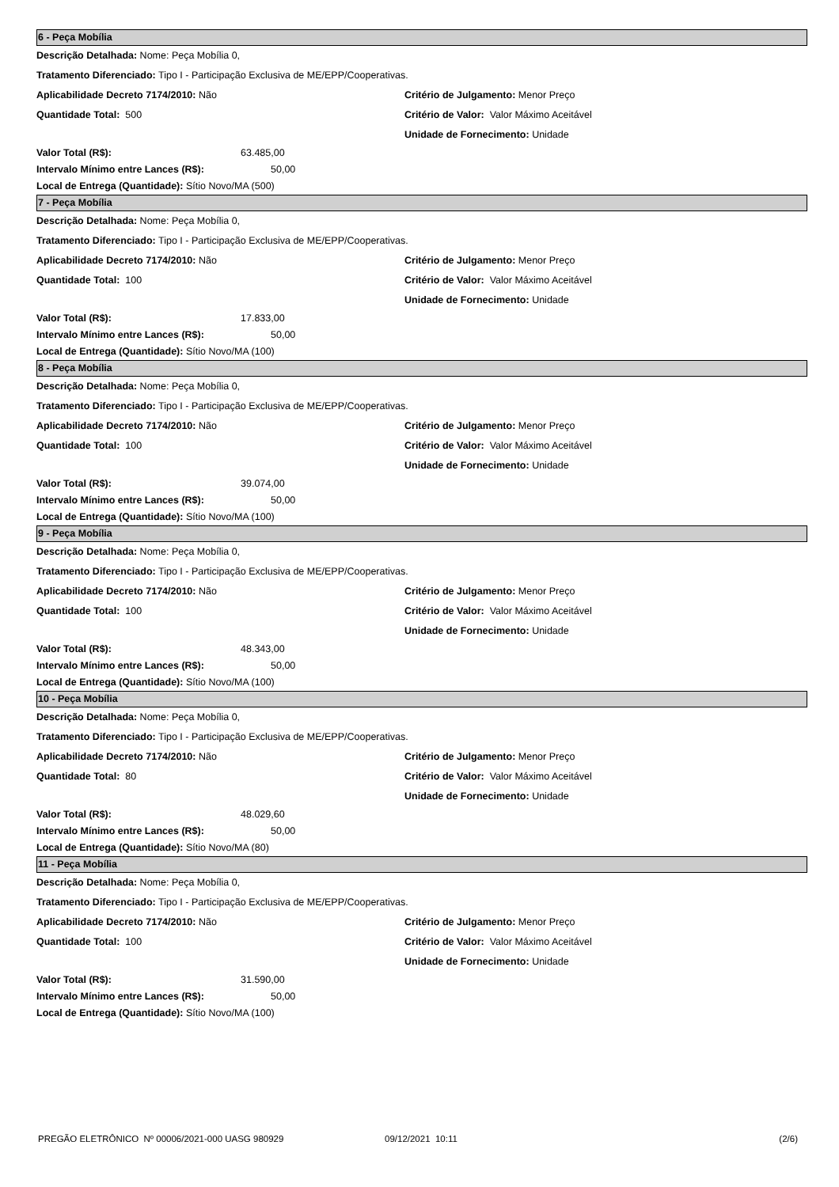6 - Peça Mobília
Descrição Detalhada: Nome: Peça Mobília 0,
Tratamento Diferenciado: Tipo I - Participação Exclusiva de ME/EPP/Cooperativas.
Aplicabilidade Decreto 7174/2010: Não Critério de Julgamento: Menor Preço
Quantidade Total: 500 Critério de Valor: Valor Máximo Aceitável
Unidade de Fornecimento: Unidade
Valor Total (R$): 63.485,00
Intervalo Mínimo entre Lances (R$): 50,00
Local de Entrega (Quantidade): Sítio Novo/MA (500)
7 - Peça Mobília
Descrição Detalhada: Nome: Peça Mobília 0,
Tratamento Diferenciado: Tipo I - Participação Exclusiva de ME/EPP/Cooperativas.
Aplicabilidade Decreto 7174/2010: Não Critério de Julgamento: Menor Preço
Quantidade Total: 100 Critério de Valor: Valor Máximo Aceitável
Unidade de Fornecimento: Unidade
Valor Total (R$): 17.833,00
Intervalo Mínimo entre Lances (R$): 50,00
Local de Entrega (Quantidade): Sítio Novo/MA (100)
8 - Peça Mobília
Descrição Detalhada: Nome: Peça Mobília 0,
Tratamento Diferenciado: Tipo I - Participação Exclusiva de ME/EPP/Cooperativas.
Aplicabilidade Decreto 7174/2010: Não Critério de Julgamento: Menor Preço
Quantidade Total: 100 Critério de Valor: Valor Máximo Aceitável
Unidade de Fornecimento: Unidade
Valor Total (R$): 39.074,00
Intervalo Mínimo entre Lances (R$): 50,00
Local de Entrega (Quantidade): Sítio Novo/MA (100)
9 - Peça Mobília
Descrição Detalhada: Nome: Peça Mobília 0,
Tratamento Diferenciado: Tipo I - Participação Exclusiva de ME/EPP/Cooperativas.
Aplicabilidade Decreto 7174/2010: Não Critério de Julgamento: Menor Preço
Quantidade Total: 100 Critério de Valor: Valor Máximo Aceitável
Unidade de Fornecimento: Unidade
Valor Total (R$): 48.343,00
Intervalo Mínimo entre Lances (R$): 50,00
Local de Entrega (Quantidade): Sítio Novo/MA (100)
10 - Peça Mobília
Descrição Detalhada: Nome: Peça Mobília 0,
Tratamento Diferenciado: Tipo I - Participação Exclusiva de ME/EPP/Cooperativas.
Aplicabilidade Decreto 7174/2010: Não Critério de Julgamento: Menor Preço
Quantidade Total: 80 Critério de Valor: Valor Máximo Aceitável
Unidade de Fornecimento: Unidade
Valor Total (R$): 48.029,60
Intervalo Mínimo entre Lances (R$): 50,00
Local de Entrega (Quantidade): Sítio Novo/MA (80)
11 - Peça Mobília
Descrição Detalhada: Nome: Peça Mobília 0,
Tratamento Diferenciado: Tipo I - Participação Exclusiva de ME/EPP/Cooperativas.
Aplicabilidade Decreto 7174/2010: Não Critério de Julgamento: Menor Preço
Quantidade Total: 100 Critério de Valor: Valor Máximo Aceitável
Unidade de Fornecimento: Unidade
Valor Total (R$): 31.590,00
Intervalo Mínimo entre Lances (R$): 50,00
Local de Entrega (Quantidade): Sítio Novo/MA (100)
PREGÃO ELETRÔNICO Nº 00006/2021-000 UASG 980929 09/12/2021 10:11 (2/6)